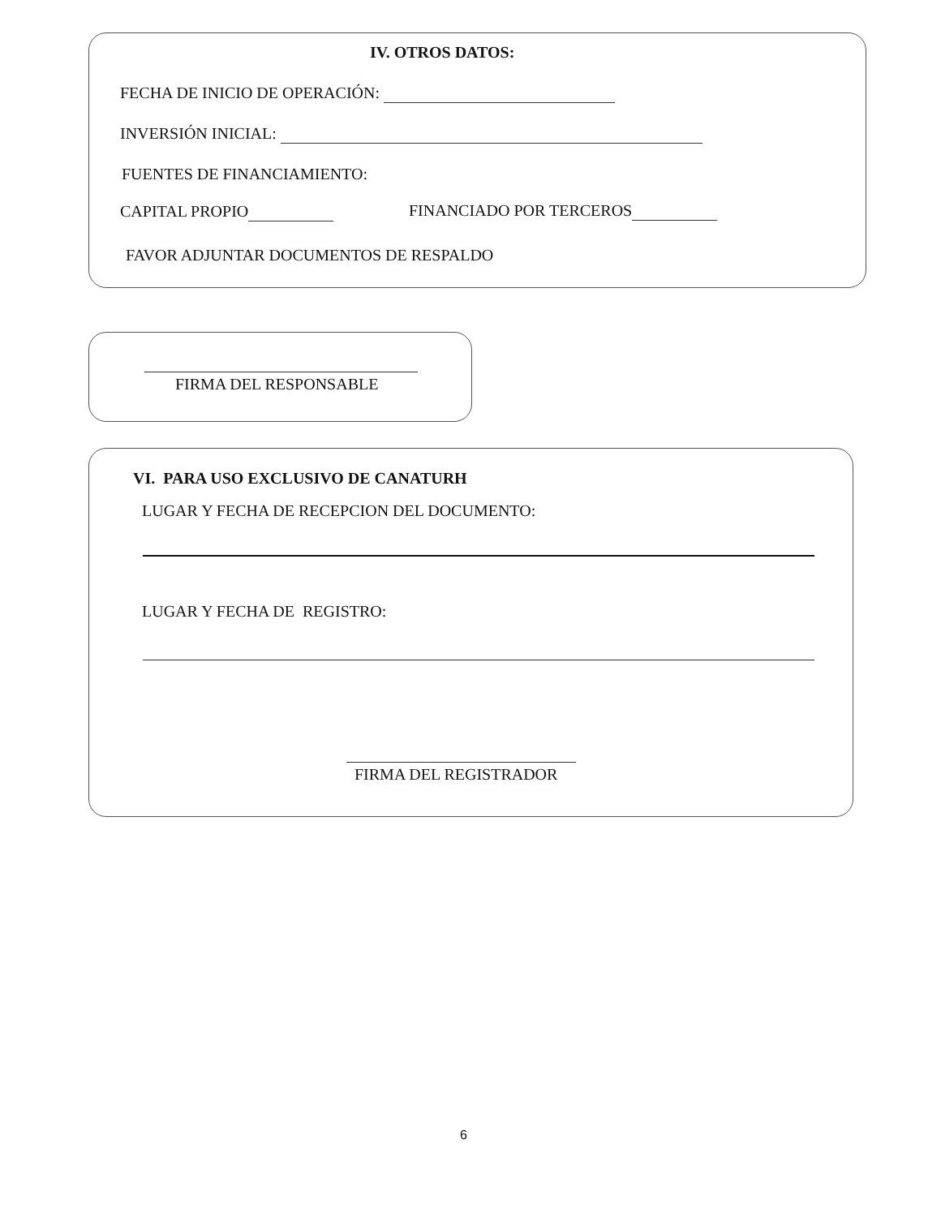IV. OTROS DATOS:
FECHA DE INICIO DE OPERACIÓN:
INVERSIÓN INICIAL:
FUENTES DE FINANCIAMIENTO:
CAPITAL PROPIO FINANCIADO POR TERCEROS
FAVOR ADJUNTAR DOCUMENTOS DE RESPALDO
FIRMA DEL RESPONSABLE
VI. PARA USO EXCLUSIVO DE CANATURH
LUGAR Y FECHA DE RECEPCION DEL DOCUMENTO:
LUGAR Y FECHA DE REGISTRO:
FIRMA DEL REGISTRADOR
6